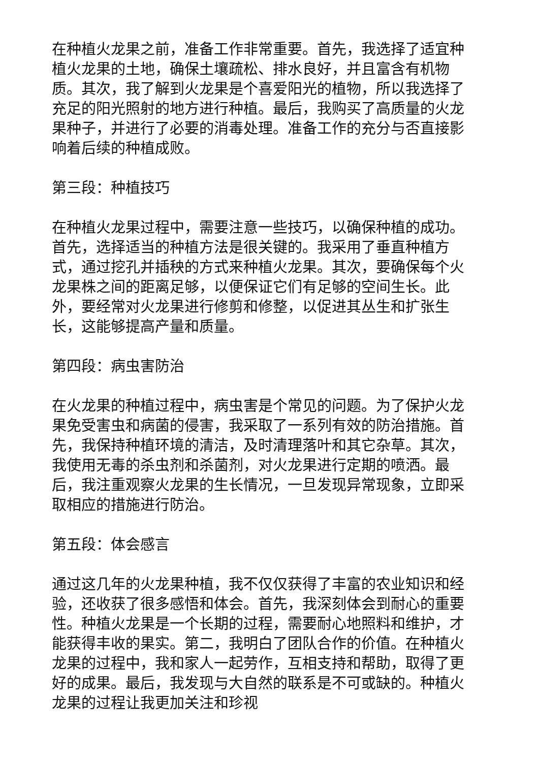在种植火龙果之前，准备工作非常重要。首先，我选择了适宜种植火龙果的土地，确保土壤疏松、排水良好，并且富含有机物质。其次，我了解到火龙果是个喜爱阳光的植物，所以我选择了充足的阳光照射的地方进行种植。最后，我购买了高质量的火龙果种子，并进行了必要的消毒处理。准备工作的充分与否直接影响着后续的种植成败。
第三段：种植技巧
在种植火龙果过程中，需要注意一些技巧，以确保种植的成功。首先，选择适当的种植方法是很关键的。我采用了垂直种植方式，通过挖孔并插秧的方式来种植火龙果。其次，要确保每个火龙果株之间的距离足够，以便保证它们有足够的空间生长。此外，要经常对火龙果进行修剪和修整，以促进其丛生和扩张生长，这能够提高产量和质量。
第四段：病虫害防治
在火龙果的种植过程中，病虫害是个常见的问题。为了保护火龙果免受害虫和病菌的侵害，我采取了一系列有效的防治措施。首先，我保持种植环境的清洁，及时清理落叶和其它杂草。其次，我使用无毒的杀虫剂和杀菌剂，对火龙果进行定期的喷洒。最后，我注重观察火龙果的生长情况，一旦发现异常现象，立即采取相应的措施进行防治。
第五段：体会感言
通过这几年的火龙果种植，我不仅仅获得了丰富的农业知识和经验，还收获了很多感悟和体会。首先，我深刻体会到耐心的重要性。种植火龙果是一个长期的过程，需要耐心地照料和维护，才能获得丰收的果实。第二，我明白了团队合作的价值。在种植火龙果的过程中，我和家人一起劳作，互相支持和帮助，取得了更好的成果。最后，我发现与大自然的联系是不可或缺的。种植火龙果的过程让我更加关注和珍视